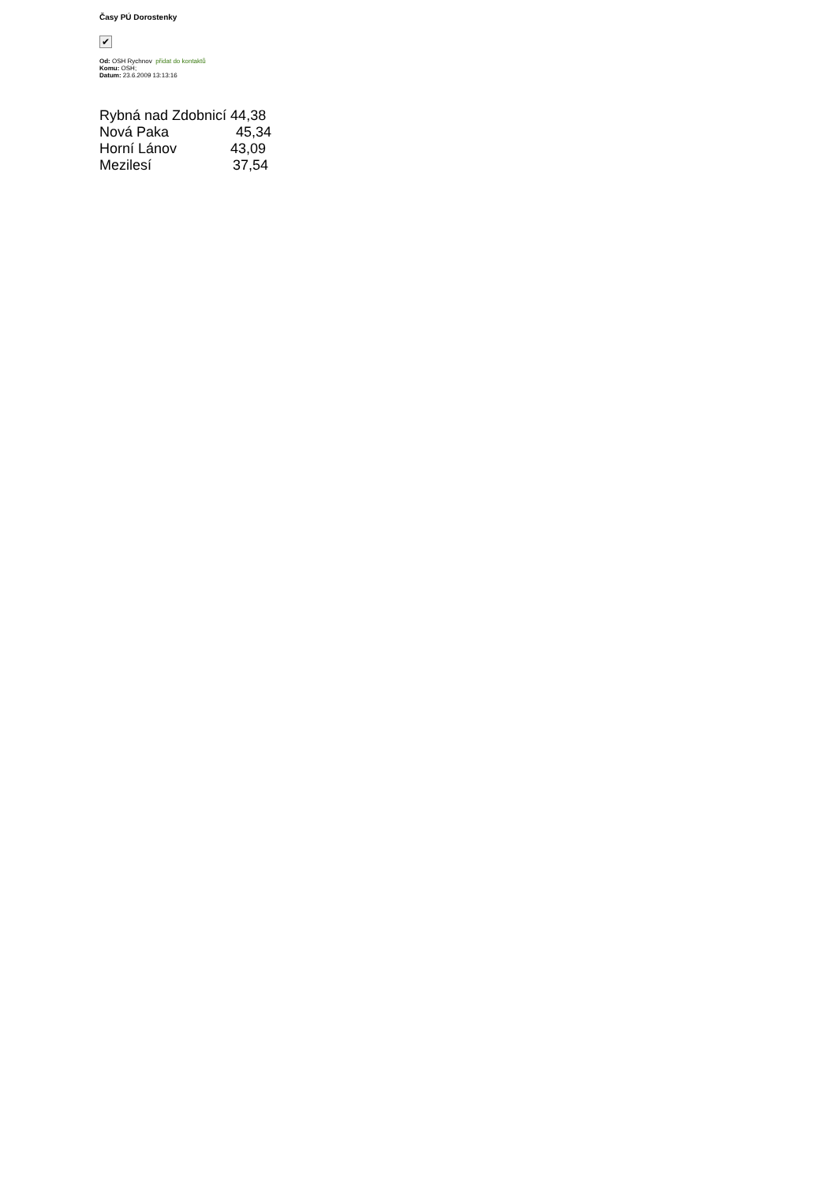Časy PÚ Dorostenky
✔
Od: OSH Rychnov přidat do kontaktů
Komu: OSH;
Datum: 23.6.2009 13:13:16
Rybná nad Zdobnicí 44,38
Nová Paka 45,34
Horní Lánov 43,09
Mezilesí 37,54